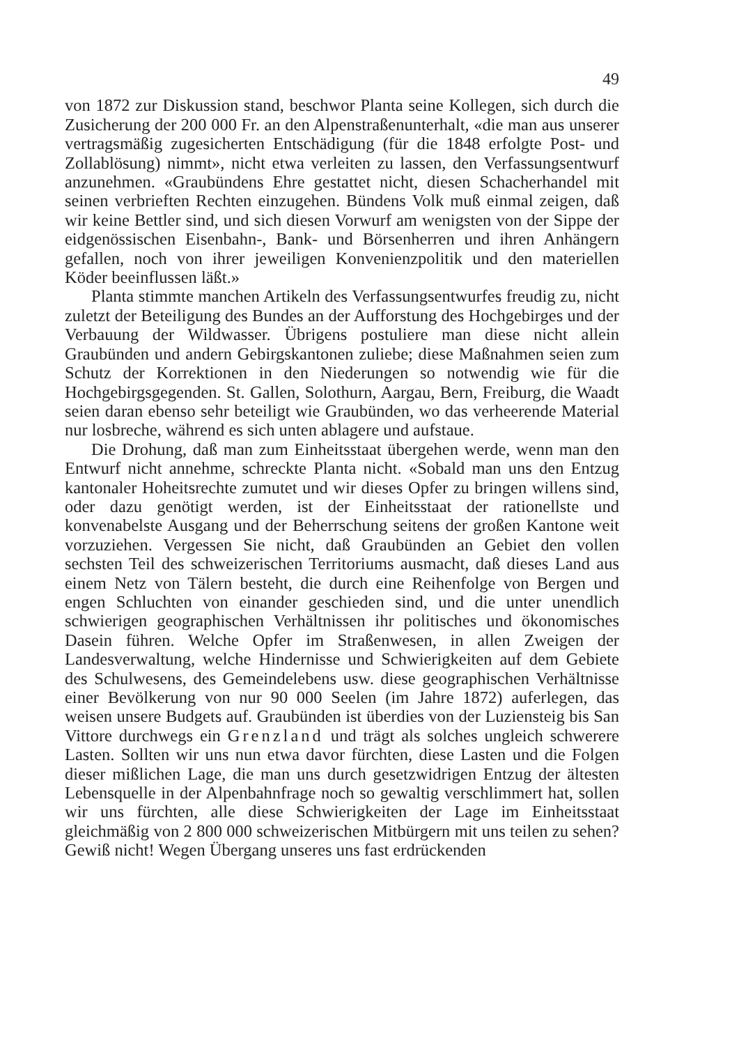49
von 1872 zur Diskussion stand, beschwor Planta seine Kollegen, sich durch die Zusicherung der 200 000 Fr. an den Alpenstraßenunterhalt, «die man aus unserer vertragsmäßig zugesicherten Entschädigung (für die 1848 erfolgte Post- und Zollablösung) nimmt», nicht etwa verleiten zu lassen, den Verfassungsentwurf anzunehmen. «Graubündens Ehre gestattet nicht, diesen Schacherhandel mit seinen verbrieften Rechten einzugehen. Bündens Volk muß einmal zeigen, daß wir keine Bettler sind, und sich diesen Vorwurf am wenigsten von der Sippe der eidgenössischen Eisenbahn-, Bank- und Börsenherren und ihren Anhängern gefallen, noch von ihrer jeweiligen Konvenienzpolitik und den materiellen Köder beeinflussen läßt.»
Planta stimmte manchen Artikeln des Verfassungsentwurfes freudig zu, nicht zuletzt der Beteiligung des Bundes an der Aufforstung des Hochgebirges und der Verbauung der Wildwasser. Übrigens postuliere man diese nicht allein Graubünden und andern Gebirgskantonen zuliebe; diese Maßnahmen seien zum Schutz der Korrektionen in den Niederungen so notwendig wie für die Hochgebirgsgegenden. St. Gallen, Solothurn, Aargau, Bern, Freiburg, die Waadt seien daran ebenso sehr beteiligt wie Graubünden, wo das verheerende Material nur losbreche, während es sich unten ablagere und aufstaue.
Die Drohung, daß man zum Einheitsstaat übergehen werde, wenn man den Entwurf nicht annehme, schreckte Planta nicht. «Sobald man uns den Entzug kantonaler Hoheitsrechte zumutet und wir dieses Opfer zu bringen willens sind, oder dazu genötigt werden, ist der Einheitsstaat der rationellste und konvenabelste Ausgang und der Beherrschung seitens der großen Kantone weit vorzuziehen. Vergessen Sie nicht, daß Graubünden an Gebiet den vollen sechsten Teil des schweizerischen Territoriums ausmacht, daß dieses Land aus einem Netz von Tälern besteht, die durch eine Reihenfolge von Bergen und engen Schluchten von einander geschieden sind, und die unter unendlich schwierigen geographischen Verhältnissen ihr politisches und ökonomisches Dasein führen. Welche Opfer im Straßenwesen, in allen Zweigen der Landesverwaltung, welche Hindernisse und Schwierigkeiten auf dem Gebiete des Schulwesens, des Gemeindelebens usw. diese geographischen Verhältnisse einer Bevölkerung von nur 90 000 Seelen (im Jahre 1872) auferlegen, das weisen unsere Budgets auf. Graubünden ist überdies von der Luziensteig bis San Vittore durchwegs ein Grenzland und trägt als solches ungleich schwerere Lasten. Sollten wir uns nun etwa davor fürchten, diese Lasten und die Folgen dieser mißlichen Lage, die man uns durch gesetzwidrigen Entzug der ältesten Lebensquelle in der Alpenbahnfrage noch so gewaltig verschlimmert hat, sollen wir uns fürchten, alle diese Schwierigkeiten der Lage im Einheitsstaat gleichmäßig von 2 800 000 schweizerischen Mitbürgern mit uns teilen zu sehen? Gewiß nicht! Wegen Übergang unseres uns fast erdrückenden